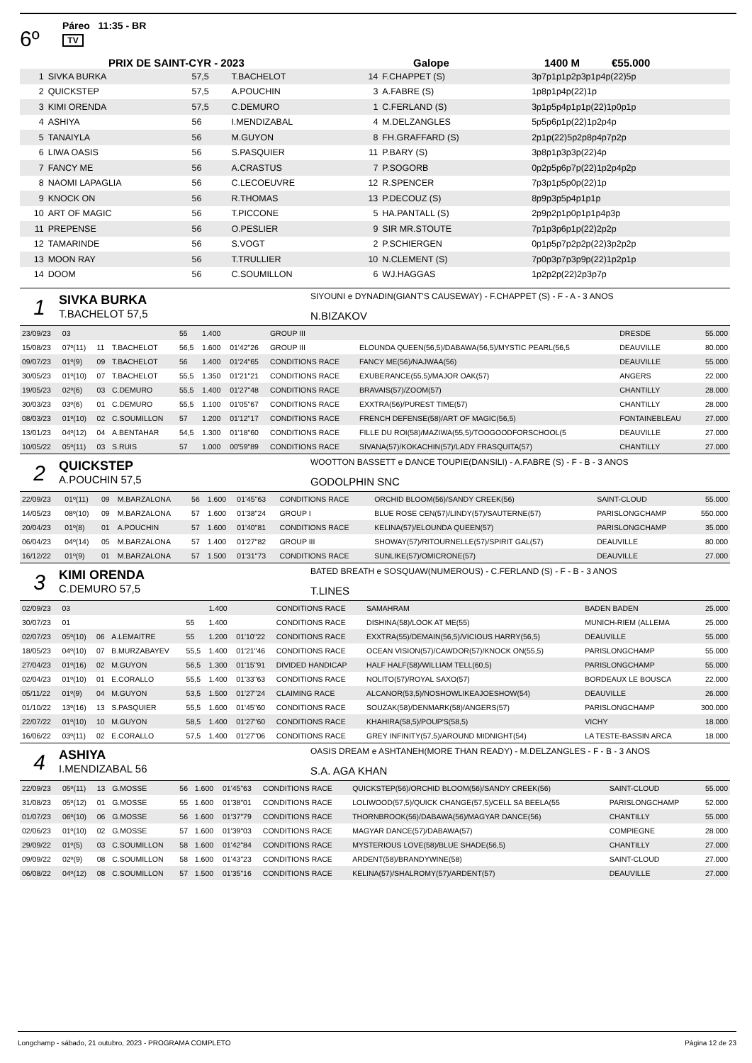6º
Páreo 11:35 - BR
TV
PRIX DE SAINT-CYR - 2023 Galope 1400 M €55.000
| 1 | SIVKA BURKA | 57,5 | T.BACHELOT | 14 | F.CHAPPET (S) | 3p7p1p1p2p3p1p4p(22)5p |
| 2 | QUICKSTEP | 57,5 | A.POUCHIN | 3 | A.FABRE (S) | 1p8p1p4p(22)1p |
| 3 | KIMI ORENDA | 57,5 | C.DEMURO | 1 | C.FERLAND (S) | 3p1p5p4p1p1p(22)1p0p1p |
| 4 | ASHIYA | 56 | I.MENDIZABAL | 4 | M.DELZANGLES | 5p5p6p1p(22)1p2p4p |
| 5 | TANAIYLA | 56 | M.GUYON | 8 | FH.GRAFFARD (S) | 2p1p(22)5p2p8p4p7p2p |
| 6 | LIWA OASIS | 56 | S.PASQUIER | 11 | P.BARY (S) | 3p8p1p3p3p(22)4p |
| 7 | FANCY ME | 56 | A.CRASTUS | 7 | P.SOGORB | 0p2p5p6p7p(22)1p2p4p2p |
| 8 | NAOMI LAPAGLIA | 56 | C.LECOEUVRE | 12 | R.SPENCER | 7p3p1p5p0p(22)1p |
| 9 | KNOCK ON | 56 | R.THOMAS | 13 | P.DECOUZ (S) | 8p9p3p5p4p1p1p |
| 10 | ART OF MAGIC | 56 | T.PICCONE | 5 | HA.PANTALL (S) | 2p9p2p1p0p1p1p4p3p |
| 11 | PREPENSE | 56 | O.PESLIER | 9 | SIR MR.STOUTE | 7p1p3p6p1p(22)2p2p |
| 12 | TAMARINDE | 56 | S.VOGT | 2 | P.SCHIERGEN | 0p1p5p7p2p2p(22)3p2p2p |
| 13 | MOON RAY | 56 | T.TRULLIER | 10 | N.CLEMENT (S) | 7p0p3p7p3p9p(22)1p2p1p |
| 14 | DOOM | 56 | C.SOUMILLON | 6 | WJ.HAGGAS | 1p2p2p(22)2p3p7p |
1
SIVKA BURKA
T.BACHELOT 57,5
SIYOUNI e DYNADIN(GIANT'S CAUSEWAY) - F.CHAPPET (S) - F - A - 3 ANOS
N.BIZAKOV
| 23/09/23 | 03 | | | 55 | 1.400 | | GROUP III | | DRESDE | 55.000 |
| 15/08/23 | 07º(11) | 11 | T.BACHELOT | 56,5 | 1.600 | 01'42"26 | GROUP III | ELOUNDA QUEEN(56,5)/DABAWA(56,5)/MYSTIC PEARL(56,5 | DEAUVILLE | 80.000 |
| 09/07/23 | 01º(9) | 09 | T.BACHELOT | 56 | 1.400 | 01'24"65 | CONDITIONS RACE | FANCY ME(56)/NAJWAA(56) | DEAUVILLE | 55.000 |
| 30/05/23 | 01º(10) | 07 | T.BACHELOT | 55,5 | 1.350 | 01'21"21 | CONDITIONS RACE | EXUBERANCE(55,5)/MAJOR OAK(57) | ANGERS | 22.000 |
| 19/05/23 | 02º(6) | 03 | C.DEMURO | 55,5 | 1.400 | 01'27"48 | CONDITIONS RACE | BRAVAIS(57)/ZOOM(57) | CHANTILLY | 28.000 |
| 30/03/23 | 03º(6) | 01 | C.DEMURO | 55,5 | 1.100 | 01'05"67 | CONDITIONS RACE | EXXTRA(56)/PUREST TIME(57) | CHANTILLY | 28.000 |
| 08/03/23 | 01º(10) | 02 | C.SOUMILLON | 57 | 1.200 | 01'12"17 | CONDITIONS RACE | FRENCH DEFENSE(58)/ART OF MAGIC(56,5) | FONTAINEBLEAU | 27.000 |
| 13/01/23 | 04º(12) | 04 | A.BENTAHAR | 54,5 | 1.300 | 01'18"60 | CONDITIONS RACE | FILLE DU ROI(58)/MAZIWA(55,5)/TOOGOODFORSCHOOL(5 | DEAUVILLE | 27.000 |
| 10/05/22 | 05º(11) | 03 | S.RUIS | 57 | 1.000 | 00'59"89 | CONDITIONS RACE | SIVANA(57)/KOKACHIN(57)/LADY FRASQUITA(57) | CHANTILLY | 27.000 |
2
QUICKSTEP
A.POUCHIN 57,5
WOOTTON BASSETT e DANCE TOUPIE(DANSILI) - A.FABRE (S) - F - B - 3 ANOS
GODOLPHIN SNC
| 22/09/23 | 01º(11) | 09 | M.BARZALONA | 56 | 1.600 | 01'45"63 | CONDITIONS RACE | ORCHID BLOOM(56)/SANDY CREEK(56) | SAINT-CLOUD | 55.000 |
| 14/05/23 | 08º(10) | 09 | M.BARZALONA | 57 | 1.600 | 01'38"24 | GROUP I | BLUE ROSE CEN(57)/LINDY(57)/SAUTERNE(57) | PARISLONGCHAMP | 550.000 |
| 20/04/23 | 01º(8) | 01 | A.POUCHIN | 57 | 1.600 | 01'40"81 | CONDITIONS RACE | KELINA(57)/ELOUNDA QUEEN(57) | PARISLONGCHAMP | 35.000 |
| 06/04/23 | 04º(14) | 05 | M.BARZALONA | 57 | 1.400 | 01'27"82 | GROUP III | SHOWAY(57)/RITOURNELLE(57)/SPIRIT GAL(57) | DEAUVILLE | 80.000 |
| 16/12/22 | 01º(9) | 01 | M.BARZALONA | 57 | 1.500 | 01'31"73 | CONDITIONS RACE | SUNLIKE(57)/OMICRONE(57) | DEAUVILLE | 27.000 |
3
KIMI ORENDA
C.DEMURO 57,5
BATED BREATH e SOSQUAW(NUMEROUS) - C.FERLAND (S) - F - B - 3 ANOS
T.LINES
| 02/09/23 | 03 | | | | 1.400 | | CONDITIONS RACE | SAMAHRAM | BADEN BADEN | 25.000 |
| 30/07/23 | 01 | | | 55 | 1.400 | | CONDITIONS RACE | DISHINA(58)/LOOK AT ME(55) | MUNICH-RIEM (ALLEMA | 25.000 |
| 02/07/23 | 05º(10) | 06 | A.LEMAITRE | 55 | 1.200 | 01'10"22 | CONDITIONS RACE | EXXTRA(55)/DEMAIN(56,5)/VICIOUS HARRY(56,5) | DEAUVILLE | 55.000 |
| 18/05/23 | 04º(10) | 07 | B.MURZABAYEV | 55,5 | 1.400 | 01'21"46 | CONDITIONS RACE | OCEAN VISION(57)/CAWDOR(57)/KNOCK ON(55,5) | PARISLONGCHAMP | 55.000 |
| 27/04/23 | 01º(16) | 02 | M.GUYON | 56,5 | 1.300 | 01'15"91 | DIVIDED HANDICAP | HALF HALF(58)/WILLIAM TELL(60,5) | PARISLONGCHAMP | 55.000 |
| 02/04/23 | 01º(10) | 01 | E.CORALLO | 55,5 | 1.400 | 01'33"63 | CONDITIONS RACE | NOLITO(57)/ROYAL SAXO(57) | BORDEAUX LE BOUSCA | 22.000 |
| 05/11/22 | 01º(9) | 04 | M.GUYON | 53,5 | 1.500 | 01'27"24 | CLAIMING RACE | ALCANOR(53,5)/NOSHOWLIKEAJOESHOW(54) | DEAUVILLE | 26.000 |
| 01/10/22 | 13º(16) | 13 | S.PASQUIER | 55,5 | 1.600 | 01'45"60 | CONDITIONS RACE | SOUZAK(58)/DENMARK(58)/ANGERS(57) | PARISLONGCHAMP | 300.000 |
| 22/07/22 | 01º(10) | 10 | M.GUYON | 58,5 | 1.400 | 01'27"60 | CONDITIONS RACE | KHAHIRA(58,5)/POUP'S(58,5) | VICHY | 18.000 |
| 16/06/22 | 03º(11) | 02 | E.CORALLO | 57,5 | 1.400 | 01'27"06 | CONDITIONS RACE | GREY INFINITY(57,5)/AROUND MIDNIGHT(54) | LA TESTE-BASSIN ARCA | 18.000 |
4
ASHIYA
I.MENDIZABAL 56
OASIS DREAM e ASHTANEH(MORE THAN READY) - M.DELZANGLES - F - B - 3 ANOS
S.A. AGA KHAN
| 22/09/23 | 05º(11) | 13 | G.MOSSE | 56 | 1.600 | 01'45"63 | CONDITIONS RACE | QUICKSTEP(56)/ORCHID BLOOM(56)/SANDY CREEK(56) | SAINT-CLOUD | 55.000 |
| 31/08/23 | 05º(12) | 01 | G.MOSSE | 55 | 1.600 | 01'38"01 | CONDITIONS RACE | LOLIWOOD(57,5)/QUICK CHANGE(57,5)/CELL SA BEELA(55 | PARISLONGCHAMP | 52.000 |
| 01/07/23 | 06º(10) | 06 | G.MOSSE | 56 | 1.600 | 01'37"79 | CONDITIONS RACE | THORNBROOK(56)/DABAWA(56)/MAGYAR DANCE(56) | CHANTILLY | 55.000 |
| 02/06/23 | 01º(10) | 02 | G.MOSSE | 57 | 1.600 | 01'39"03 | CONDITIONS RACE | MAGYAR DANCE(57)/DABAWA(57) | COMPIEGNE | 28.000 |
| 29/09/22 | 01º(5) | 03 | C.SOUMILLON | 58 | 1.600 | 01'42"84 | CONDITIONS RACE | MYSTERIOUS LOVE(58)/BLUE SHADE(56,5) | CHANTILLY | 27.000 |
| 09/09/22 | 02º(9) | 08 | C.SOUMILLON | 58 | 1.600 | 01'43"23 | CONDITIONS RACE | ARDENT(58)/BRANDYWINE(58) | SAINT-CLOUD | 27.000 |
| 06/08/22 | 04º(12) | 08 | C.SOUMILLON | 57 | 1.500 | 01'35"16 | CONDITIONS RACE | KELINA(57)/SHALROMY(57)/ARDENT(57) | DEAUVILLE | 27.000 |
Longchamp - sábado, 21 outubro, 2023 - PROGRAMA COMPLETO Página 12 de 23